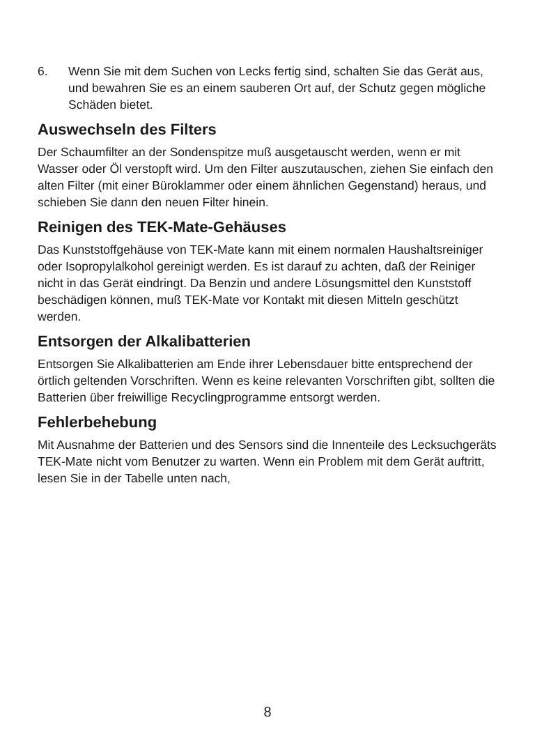6. Wenn Sie mit dem Suchen von Lecks fertig sind, schalten Sie das Gerät aus, und bewahren Sie es an einem sauberen Ort auf, der Schutz gegen mögliche Schäden bietet.
Auswechseln des Filters
Der Schaumfilter an der Sondenspitze muß ausgetauscht werden, wenn er mit Wasser oder Öl verstopft wird. Um den Filter auszutauschen, ziehen Sie einfach den alten Filter (mit einer Büroklammer oder einem ähnlichen Gegenstand) heraus, und schieben Sie dann den neuen Filter hinein.
Reinigen des TEK-Mate-Gehäuses
Das Kunststoffgehäuse von TEK-Mate kann mit einem normalen Haushaltsreiniger oder Isopropylalkohol gereinigt werden. Es ist darauf zu achten, daß der Reiniger nicht in das Gerät eindringt. Da Benzin und andere Lösungsmittel den Kunststoff beschädigen können, muß TEK-Mate vor Kontakt mit diesen Mitteln geschützt werden.
Entsorgen der Alkalibatterien
Entsorgen Sie Alkalibatterien am Ende ihrer Lebensdauer bitte entsprechend der örtlich geltenden Vorschriften. Wenn es keine relevanten Vorschriften gibt, sollten die Batterien über freiwillige Recyclingprogramme entsorgt werden.
Fehlerbehebung
Mit Ausnahme der Batterien und des Sensors sind die Innenteile des Lecksuchgeräts TEK-Mate nicht vom Benutzer zu warten. Wenn ein Problem mit dem Gerät auftritt, lesen Sie in der Tabelle unten nach,
8